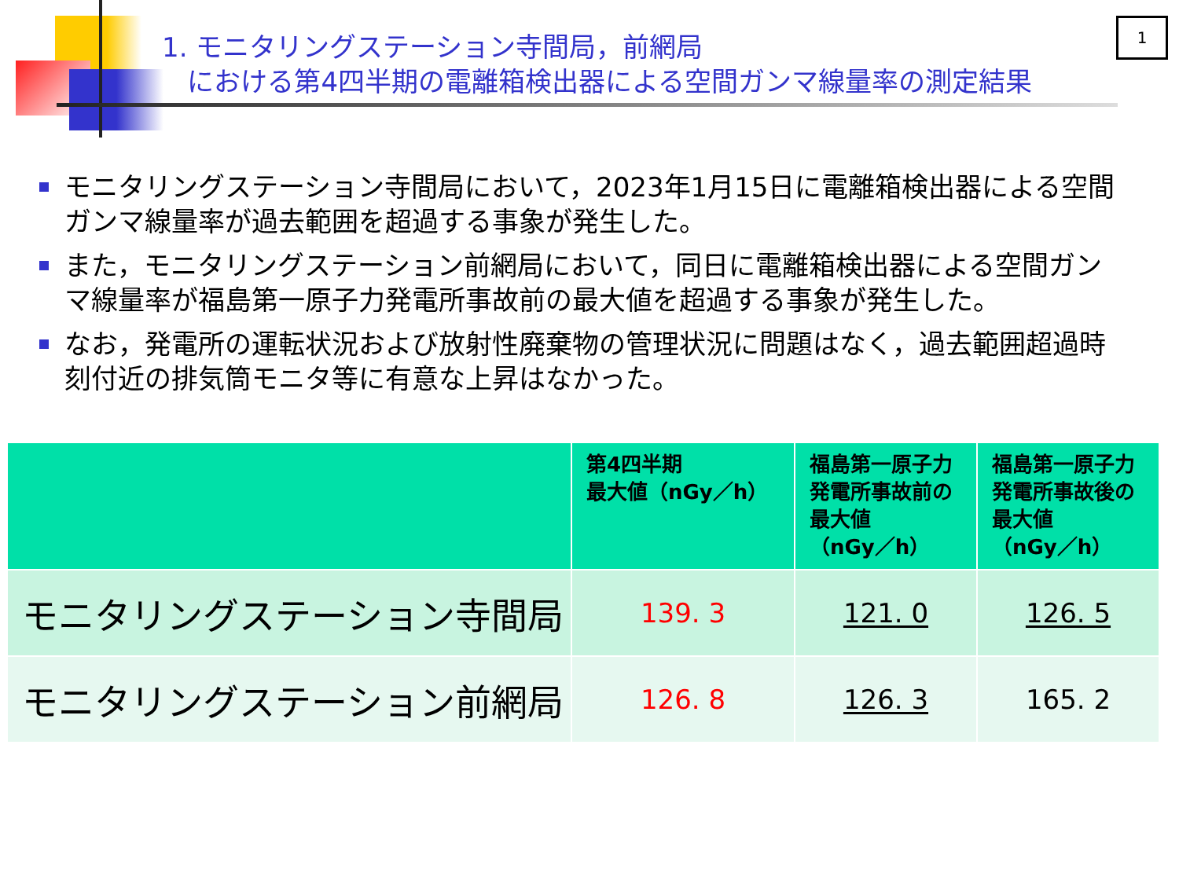1. モニタリングステーション寺間局，前網局
における第4四半期の電離箱検出器による空間ガンマ線量率の測定結果
1
モニタリングステーション寺間局において，2023年1月15日に電離箱検出器による空間ガンマ線量率が過去範囲を超過する事象が発生した。
また，モニタリングステーション前網局において，同日に電離箱検出器による空間ガンマ線量率が福島第一原子力発電所事故前の最大値を超過する事象が発生した。
なお，発電所の運転状況および放射性廃棄物の管理状況に問題はなく，過去範囲超過時刻付近の排気筒モニタ等に有意な上昇はなかった。
| | 第4四半期 最大値（nGy／h） | 福島第一原子力 発電所事故前の 最大値 （nGy／h） | 福島第一原子力 発電所事故後の 最大値 （nGy／h） |
| --- | --- | --- | --- |
| モニタリングステーション寺間局 | 139. 3 | 121. 0 | 126. 5 |
| モニタリングステーション前網局 | 126. 8 | 126. 3 | 165. 2 |